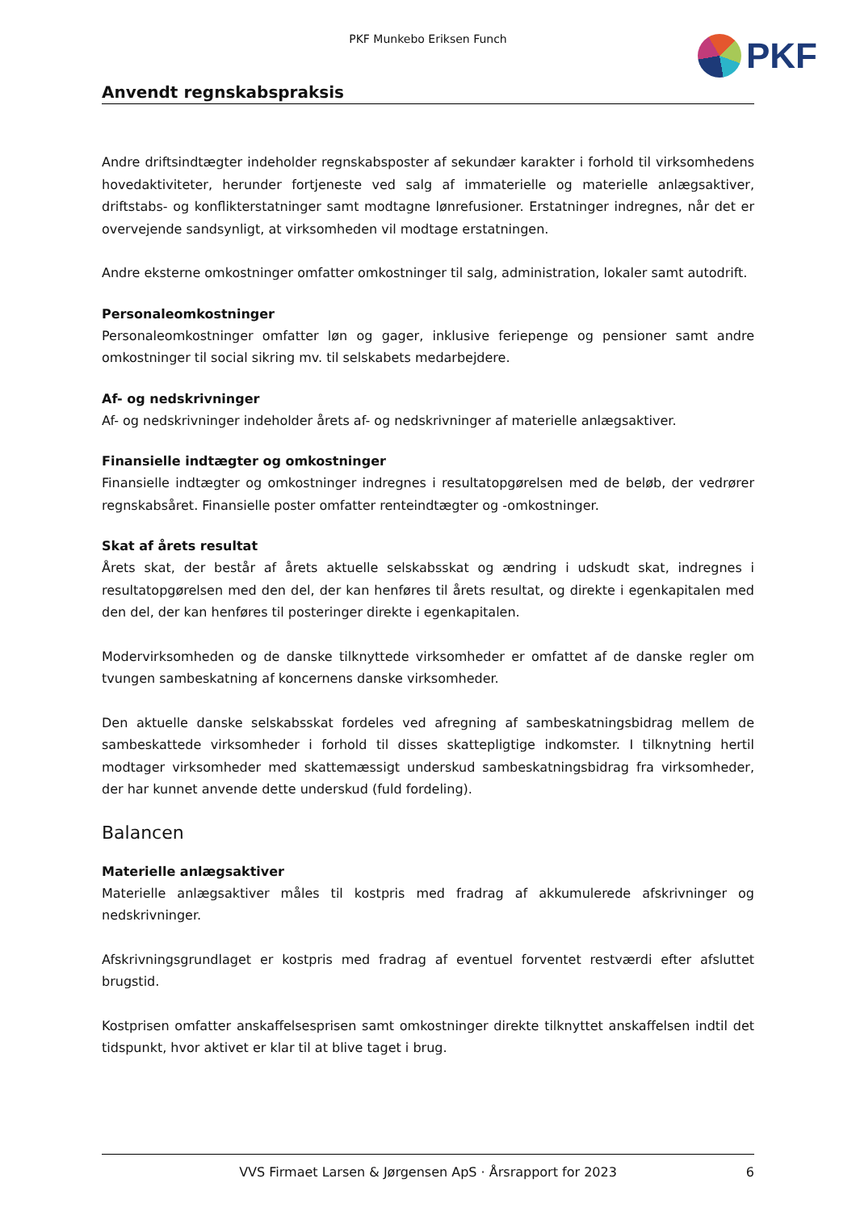PKF Munkebo Eriksen Funch
PKF
Anvendt regnskabspraksis
Andre driftsindtægter indeholder regnskabsposter af sekundær karakter i forhold til virksomhedens hovedaktiviteter, herunder fortjeneste ved salg af immaterielle og materielle anlægsaktiver, driftstabs- og konflikterstatninger samt modtagne lønrefusioner. Erstatninger indregnes, når det er overvejende sandsynligt, at virksomheden vil modtage erstatningen.
Andre eksterne omkostninger omfatter omkostninger til salg, administration, lokaler samt autodrift.
Personaleomkostninger
Personaleomkostninger omfatter løn og gager, inklusive feriepenge og pensioner samt andre omkostninger til social sikring mv. til selskabets medarbejdere.
Af- og nedskrivninger
Af- og nedskrivninger indeholder årets af- og nedskrivninger af materielle anlægsaktiver.
Finansielle indtægter og omkostninger
Finansielle indtægter og omkostninger indregnes i resultatopgørelsen med de beløb, der vedrører regnskabsåret. Finansielle poster omfatter renteindtægter og -omkostninger.
Skat af årets resultat
Årets skat, der består af årets aktuelle selskabsskat og ændring i udskudt skat, indregnes i resultatopgørelsen med den del, der kan henføres til årets resultat, og direkte i egenkapitalen med den del, der kan henføres til posteringer direkte i egenkapitalen.
Modervirksomheden og de danske tilknyttede virksomheder er omfattet af de danske regler om tvungen sambeskatning af koncernens danske virksomheder.
Den aktuelle danske selskabsskat fordeles ved afregning af sambeskatningsbidrag mellem de sambeskattede virksomheder i forhold til disses skattepligtige indkomster. I tilknytning hertil modtager virksomheder med skattemæssigt underskud sambeskatningsbidrag fra virksomheder, der har kunnet anvende dette underskud (fuld fordeling).
Balancen
Materielle anlægsaktiver
Materielle anlægsaktiver måles til kostpris med fradrag af akkumulerede afskrivninger og nedskrivninger.
Afskrivningsgrundlaget er kostpris med fradrag af eventuel forventet restværdi efter afsluttet brugstid.
Kostprisen omfatter anskaffelsesprisen samt omkostninger direkte tilknyttet anskaffelsen indtil det tidspunkt, hvor aktivet er klar til at blive taget i brug.
VVS Firmaet Larsen & Jørgensen ApS · Årsrapport for 2023 6